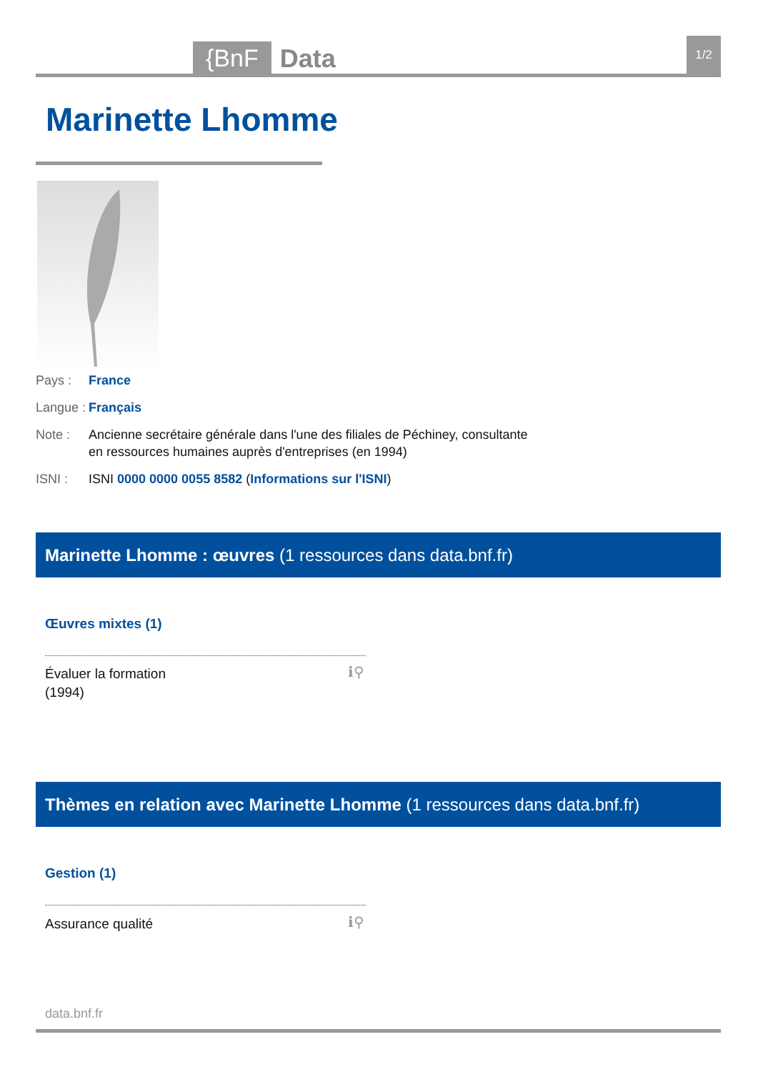{BnF Data 1/2
Marinette Lhomme
Pays : France
Langue : Français
Note : Ancienne secrétaire générale dans l'une des filiales de Péchiney, consultante en ressources humaines auprès d'entreprises (en 1994)
ISNI : ISNI 0000 0000 0055 8582 (Informations sur l'ISNI)
Marinette Lhomme : œuvres (1 ressources dans data.bnf.fr)
Œuvres mixtes (1)
Évaluer la formation
(1994)
ℹ⚲
Thèmes en relation avec Marinette Lhomme (1 ressources dans data.bnf.fr)
Gestion (1)
Assurance qualité ℹ⚲
data.bnf.fr